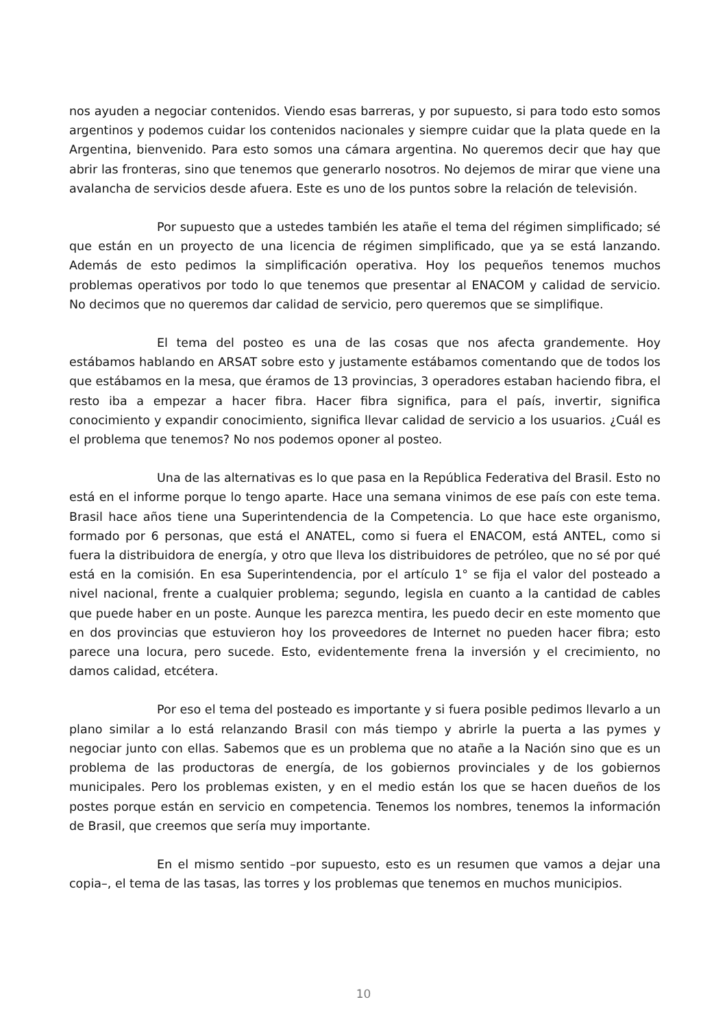nos ayuden a negociar contenidos. Viendo esas barreras, y por supuesto, si para todo esto somos argentinos y podemos cuidar los contenidos nacionales y siempre cuidar que la plata quede en la Argentina, bienvenido. Para esto somos una cámara argentina. No queremos decir que hay que abrir las fronteras, sino que tenemos que generarlo nosotros. No dejemos de mirar que viene una avalancha de servicios desde afuera. Este es uno de los puntos sobre la relación de televisión.
Por supuesto que a ustedes también les atañe el tema del régimen simplificado; sé que están en un proyecto de una licencia de régimen simplificado, que ya se está lanzando. Además de esto pedimos la simplificación operativa. Hoy los pequeños tenemos muchos problemas operativos por todo lo que tenemos que presentar al ENACOM y calidad de servicio. No decimos que no queremos dar calidad de servicio, pero queremos que se simplifique.
El tema del posteo es una de las cosas que nos afecta grandemente. Hoy estábamos hablando en ARSAT sobre esto y justamente estábamos comentando que de todos los que estábamos en la mesa, que éramos de 13 provincias, 3 operadores estaban haciendo fibra, el resto iba a empezar a hacer fibra. Hacer fibra significa, para el país, invertir, significa conocimiento y expandir conocimiento, significa llevar calidad de servicio a los usuarios. ¿Cuál es el problema que tenemos? No nos podemos oponer al posteo.
Una de las alternativas es lo que pasa en la República Federativa del Brasil. Esto no está en el informe porque lo tengo aparte. Hace una semana vinimos de ese país con este tema. Brasil hace años tiene una Superintendencia de la Competencia. Lo que hace este organismo, formado por 6 personas, que está el ANATEL, como si fuera el ENACOM, está ANTEL, como si fuera la distribuidora de energía, y otro que lleva los distribuidores de petróleo, que no sé por qué está en la comisión. En esa Superintendencia, por el artículo 1° se fija el valor del posteado a nivel nacional, frente a cualquier problema; segundo, legisla en cuanto a la cantidad de cables que puede haber en un poste. Aunque les parezca mentira, les puedo decir en este momento que en dos provincias que estuvieron hoy los proveedores de Internet no pueden hacer fibra; esto parece una locura, pero sucede. Esto, evidentemente frena la inversión y el crecimiento, no damos calidad, etcétera.
Por eso el tema del posteado es importante y si fuera posible pedimos llevarlo a un plano similar a lo está relanzando Brasil con más tiempo y abrirle la puerta a las pymes y negociar junto con ellas. Sabemos que es un problema que no atañe a la Nación sino que es un problema de las productoras de energía, de los gobiernos provinciales y de los gobiernos municipales. Pero los problemas existen, y en el medio están los que se hacen dueños de los postes porque están en servicio en competencia. Tenemos los nombres, tenemos la información de Brasil, que creemos que sería muy importante.
En el mismo sentido –por supuesto, esto es un resumen que vamos a dejar una copia–, el tema de las tasas, las torres y los problemas que tenemos en muchos municipios.
10